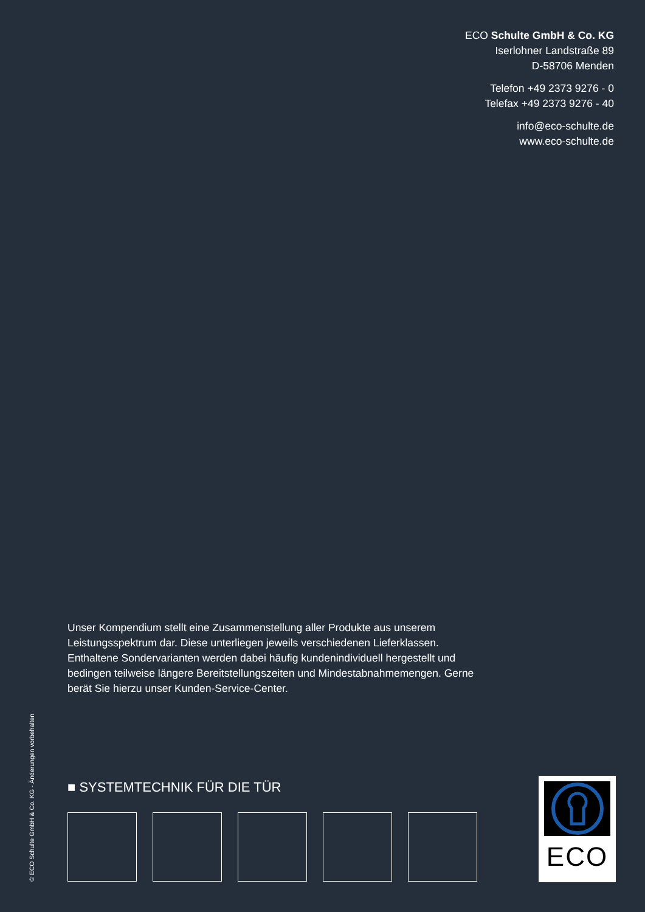ECO Schulte GmbH & Co. KG
Iserlohner Landstraße 89
D-58706 Menden
Telefon +49 2373 9276 - 0
Telefax +49 2373 9276 - 40
info@eco-schulte.de
www.eco-schulte.de
Unser Kompendium stellt eine Zusammenstellung aller Produkte aus unserem Leistungsspektrum dar. Diese unterliegen jeweils verschiedenen Lieferklassen. Enthaltene Sondervarianten werden dabei häufig kundenindividuell hergestellt und bedingen teilweise längere Bereitstellungszeiten und Mindestabnahmemengen. Gerne berät Sie hierzu unser Kunden-Service-Center.
© ECO Schulte GmbH & Co. KG - Änderungen vorbehalten
■ SYSTEMTECHNIK FÜR DIE TÜR ECO